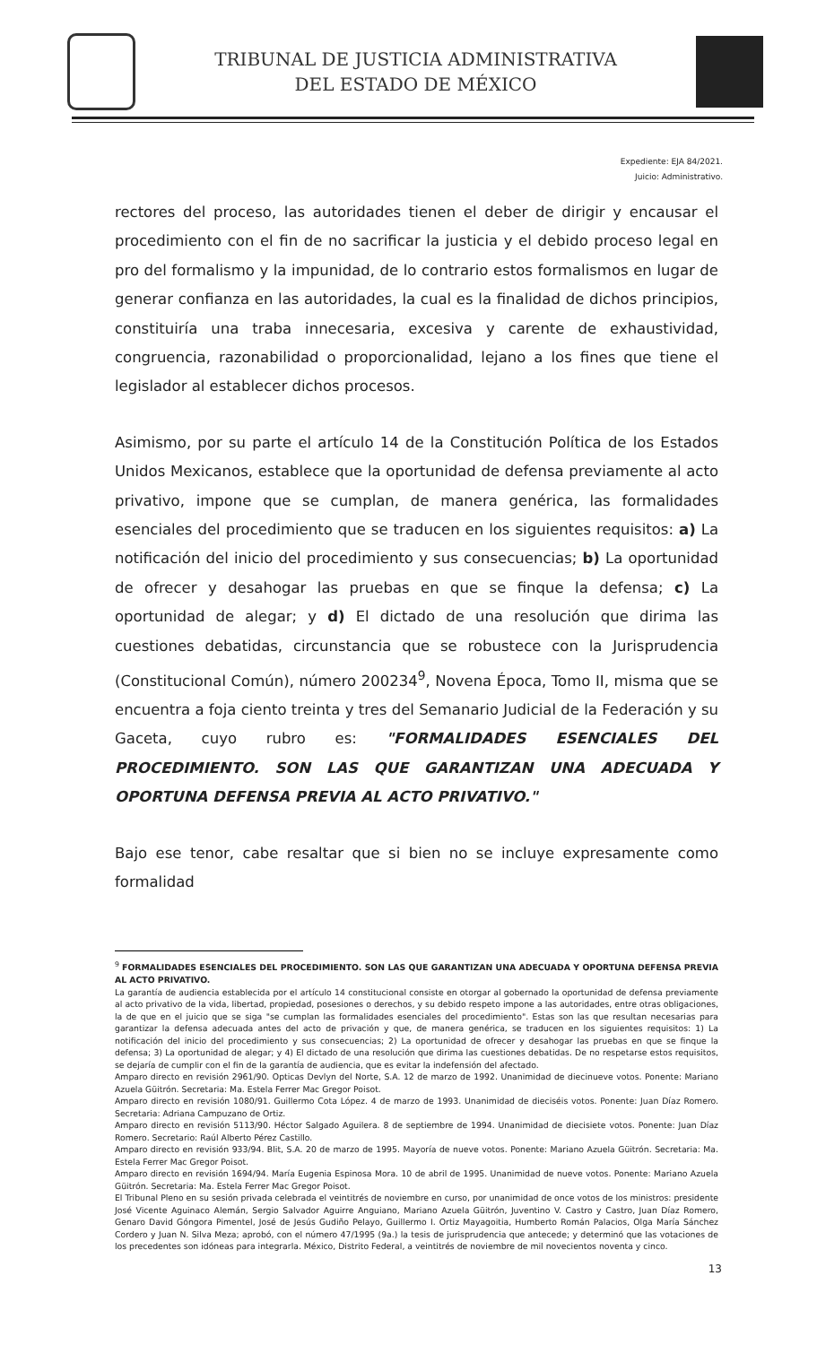TRIBUNAL DE JUSTICIA ADMINISTRATIVA
DEL ESTADO DE MÉXICO
Expediente: EJA 84/2021.
Juicio: Administrativo.
rectores del proceso, las autoridades tienen el deber de dirigir y encausar el procedimiento con el fin de no sacrificar la justicia y el debido proceso legal en pro del formalismo y la impunidad, de lo contrario estos formalismos en lugar de generar confianza en las autoridades, la cual es la finalidad de dichos principios, constituiría una traba innecesaria, excesiva y carente de exhaustividad, congruencia, razonabilidad o proporcionalidad, lejano a los fines que tiene el legislador al establecer dichos procesos.
Asimismo, por su parte el artículo 14 de la Constitución Política de los Estados Unidos Mexicanos, establece que la oportunidad de defensa previamente al acto privativo, impone que se cumplan, de manera genérica, las formalidades esenciales del procedimiento que se traducen en los siguientes requisitos: a) La notificación del inicio del procedimiento y sus consecuencias; b) La oportunidad de ofrecer y desahogar las pruebas en que se finque la defensa; c) La oportunidad de alegar; y d) El dictado de una resolución que dirima las cuestiones debatidas, circunstancia que se robustece con la Jurisprudencia (Constitucional Común), número 200234<sup>9</sup>, Novena Época, Tomo II, misma que se encuentra a foja ciento treinta y tres del Semanario Judicial de la Federación y su Gaceta, cuyo rubro es: "FORMALIDADES ESENCIALES DEL PROCEDIMIENTO. SON LAS QUE GARANTIZAN UNA ADECUADA Y OPORTUNA DEFENSA PREVIA AL ACTO PRIVATIVO."
Bajo ese tenor, cabe resaltar que si bien no se incluye expresamente como formalidad
<sup>9</sup> FORMALIDADES ESENCIALES DEL PROCEDIMIENTO. SON LAS QUE GARANTIZAN UNA ADECUADA Y OPORTUNA DEFENSA PREVIA AL ACTO PRIVATIVO.
La garantía de audiencia establecida por el artículo 14 constitucional consiste en otorgar al gobernado la oportunidad de defensa previamente al acto privativo de la vida, libertad, propiedad, posesiones o derechos, y su debido respeto impone a las autoridades, entre otras obligaciones, la de que en el juicio que se siga "se cumplan las formalidades esenciales del procedimiento". Estas son las que resultan necesarias para garantizar la defensa adecuada antes del acto de privación y que, de manera genérica, se traducen en los siguientes requisitos: 1) La notificación del inicio del procedimiento y sus consecuencias; 2) La oportunidad de ofrecer y desahogar las pruebas en que se finque la defensa; 3) La oportunidad de alegar; y 4) El dictado de una resolución que dirima las cuestiones debatidas. De no respetarse estos requisitos, se dejaría de cumplir con el fin de la garantía de audiencia, que es evitar la indefensión del afectado.
Amparo directo en revisión 2961/90. Opticas Devlyn del Norte, S.A. 12 de marzo de 1992. Unanimidad de diecinueve votos. Ponente: Mariano Azuela Güitrón. Secretaria: Ma. Estela Ferrer Mac Gregor Poisot.
Amparo directo en revisión 1080/91. Guillermo Cota López. 4 de marzo de 1993. Unanimidad de dieciséis votos. Ponente: Juan Díaz Romero. Secretaria: Adriana Campuzano de Ortiz.
Amparo directo en revisión 5113/90. Héctor Salgado Aguilera. 8 de septiembre de 1994. Unanimidad de diecisiete votos. Ponente: Juan Díaz Romero. Secretario: Raúl Alberto Pérez Castillo.
Amparo directo en revisión 933/94. Blit, S.A. 20 de marzo de 1995. Mayoría de nueve votos. Ponente: Mariano Azuela Güitrón. Secretaria: Ma. Estela Ferrer Mac Gregor Poisot.
Amparo directo en revisión 1694/94. María Eugenia Espinosa Mora. 10 de abril de 1995. Unanimidad de nueve votos. Ponente: Mariano Azuela Güitrón. Secretaria: Ma. Estela Ferrer Mac Gregor Poisot.
El Tribunal Pleno en su sesión privada celebrada el veintitrés de noviembre en curso, por unanimidad de once votos de los ministros: presidente José Vicente Aguinaco Alemán, Sergio Salvador Aguirre Anguiano, Mariano Azuela Güitrón, Juventino V. Castro y Castro, Juan Díaz Romero, Genaro David Góngora Pimentel, José de Jesús Gudiño Pelayo, Guillermo I. Ortiz Mayagoitia, Humberto Román Palacios, Olga María Sánchez Cordero y Juan N. Silva Meza; aprobó, con el número 47/1995 (9a.) la tesis de jurisprudencia que antecede; y determinó que las votaciones de los precedentes son idóneas para integrarla. México, Distrito Federal, a veintitrés de noviembre de mil novecientos noventa y cinco.
13